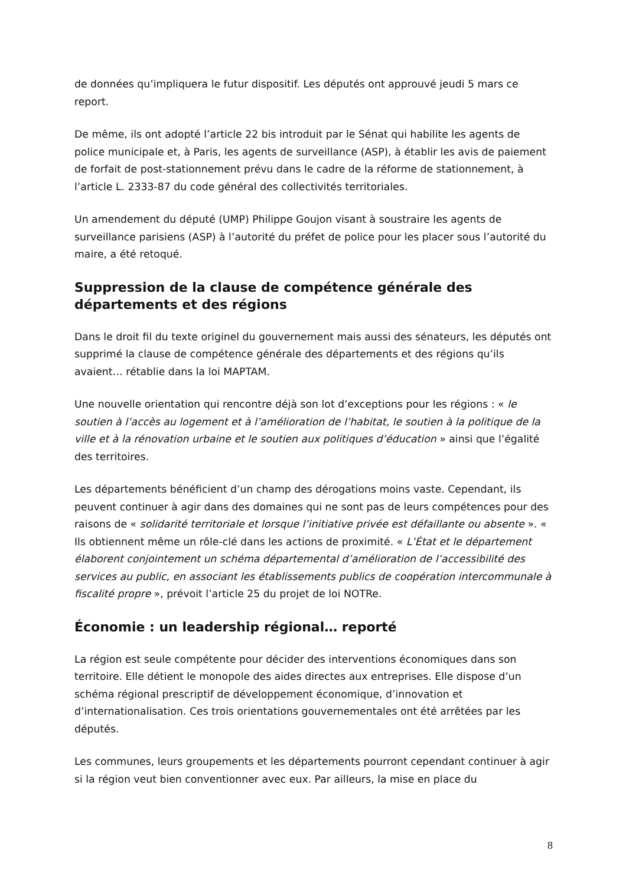de données qu’impliquera le futur dispositif. Les députés ont approuvé jeudi 5 mars ce report.
De même, ils ont adopté l’article 22 bis introduit par le Sénat qui habilite les agents de police municipale et, à Paris, les agents de surveillance (ASP), à établir les avis de paiement de forfait de post-stationnement prévu dans le cadre de la réforme de stationnement, à l’article L. 2333-87 du code général des collectivités territoriales.
Un amendement du député (UMP) Philippe Goujon visant à soustraire les agents de surveillance parisiens (ASP) à l’autorité du préfet de police pour les placer sous l’autorité du maire, a été retoqué.
Suppression de la clause de compétence générale des départements et des régions
Dans le droit fil du texte originel du gouvernement mais aussi des sénateurs, les députés ont supprimé la clause de compétence générale des départements et des régions qu’ils avaient… rétablie dans la loi MAPTAM.
Une nouvelle orientation qui rencontre déjà son lot d’exceptions pour les régions : « le soutien à l’accès au logement et à l’amélioration de l’habitat, le soutien à la politique de la ville et à la rénovation urbaine et le soutien aux politiques d’éducation » ainsi que l’égalité des territoires.
Les départements bénéficient d’un champ des dérogations moins vaste. Cependant, ils peuvent continuer à agir dans des domaines qui ne sont pas de leurs compétences pour des raisons de « solidarité territoriale et lorsque l’initiative privée est défaillante ou absente ». « Ils obtiennent même un rôle-clé dans les actions de proximité. « L’État et le département élaborent conjointement un schéma départemental d’amélioration de l’accessibilité des services au public, en associant les établissements publics de coopération intercommunale à fiscalité propre », prévoit l’article 25 du projet de loi NOTRe.
Économie : un leadership régional… reporté
La région est seule compétente pour décider des interventions économiques dans son territoire. Elle détient le monopole des aides directes aux entreprises. Elle dispose d’un schéma régional prescriptif de développement économique, d’innovation et d’internationalisation. Ces trois orientations gouvernementales ont été arrêtées par les députés.
Les communes, leurs groupements et les départements pourront cependant continuer à agir si la région veut bien conventionner avec eux. Par ailleurs, la mise en place du
8